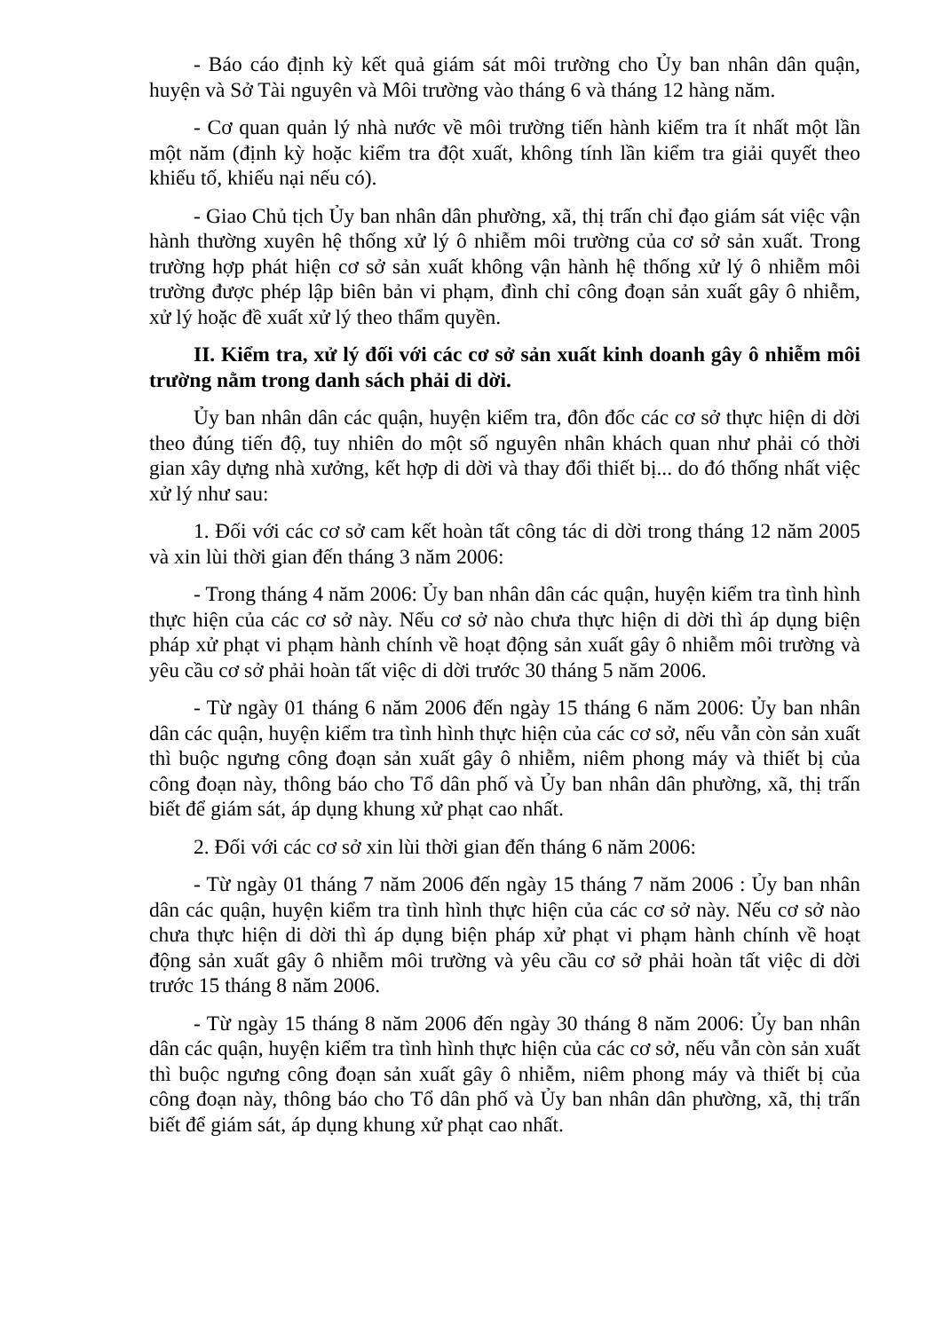- Báo cáo định kỳ kết quả giám sát môi trường cho Ủy ban nhân dân quận, huyện và Sở Tài nguyên và Môi trường vào tháng 6 và tháng 12 hàng năm.
- Cơ quan quản lý nhà nước về môi trường tiến hành kiểm tra ít nhất một lần một năm (định kỳ hoặc kiểm tra đột xuất, không tính lần kiểm tra giải quyết theo khiếu tố, khiếu nại nếu có).
- Giao Chủ tịch Ủy ban nhân dân phường, xã, thị trấn chỉ đạo giám sát việc vận hành thường xuyên hệ thống xử lý ô nhiễm môi trường của cơ sở sản xuất. Trong trường hợp phát hiện cơ sở sản xuất không vận hành hệ thống xử lý ô nhiễm môi trường được phép lập biên bản vi phạm, đình chỉ công đoạn sản xuất gây ô nhiễm, xử lý hoặc đề xuất xử lý theo thẩm quyền.
II. Kiểm tra, xử lý đối với các cơ sở sản xuất kinh doanh gây ô nhiễm môi trường nằm trong danh sách phải di dời.
Ủy ban nhân dân các quận, huyện kiểm tra, đôn đốc các cơ sở thực hiện di dời theo đúng tiến độ, tuy nhiên do một số nguyên nhân khách quan như phải có thời gian xây dựng nhà xưởng, kết hợp di dời và thay đổi thiết bị... do đó thống nhất việc xử lý như sau:
1. Đối với các cơ sở cam kết hoàn tất công tác di dời trong tháng 12 năm 2005 và xin lùi thời gian đến tháng 3 năm 2006:
- Trong tháng 4 năm 2006: Ủy ban nhân dân các quận, huyện kiểm tra tình hình thực hiện của các cơ sở này. Nếu cơ sở nào chưa thực hiện di dời thì áp dụng biện pháp xử phạt vi phạm hành chính về hoạt động sản xuất gây ô nhiễm môi trường và yêu cầu cơ sở phải hoàn tất việc di dời trước 30 tháng 5 năm 2006.
- Từ ngày 01 tháng 6 năm 2006 đến ngày 15 tháng 6 năm 2006: Ủy ban nhân dân các quận, huyện kiểm tra tình hình thực hiện của các cơ sở, nếu vẫn còn sản xuất thì buộc ngưng công đoạn sản xuất gây ô nhiễm, niêm phong máy và thiết bị của công đoạn này, thông báo cho Tổ dân phố và Ủy ban nhân dân phường, xã, thị trấn biết để giám sát, áp dụng khung xử phạt cao nhất.
2. Đối với các cơ sở xin lùi thời gian đến tháng 6 năm 2006:
- Từ ngày 01 tháng 7 năm 2006 đến ngày 15 tháng 7 năm 2006 : Ủy ban nhân dân các quận, huyện kiểm tra tình hình thực hiện của các cơ sở này. Nếu cơ sở nào chưa thực hiện di dời thì áp dụng biện pháp xử phạt vi phạm hành chính về hoạt động sản xuất gây ô nhiễm môi trường và yêu cầu cơ sở phải hoàn tất việc di dời trước 15 tháng 8 năm 2006.
- Từ ngày 15 tháng 8 năm 2006 đến ngày 30 tháng 8 năm 2006: Ủy ban nhân dân các quận, huyện kiểm tra tình hình thực hiện của các cơ sở, nếu vẫn còn sản xuất thì buộc ngưng công đoạn sản xuất gây ô nhiễm, niêm phong máy và thiết bị của công đoạn này, thông báo cho Tổ dân phố và Ủy ban nhân dân phường, xã, thị trấn biết để giám sát, áp dụng khung xử phạt cao nhất.